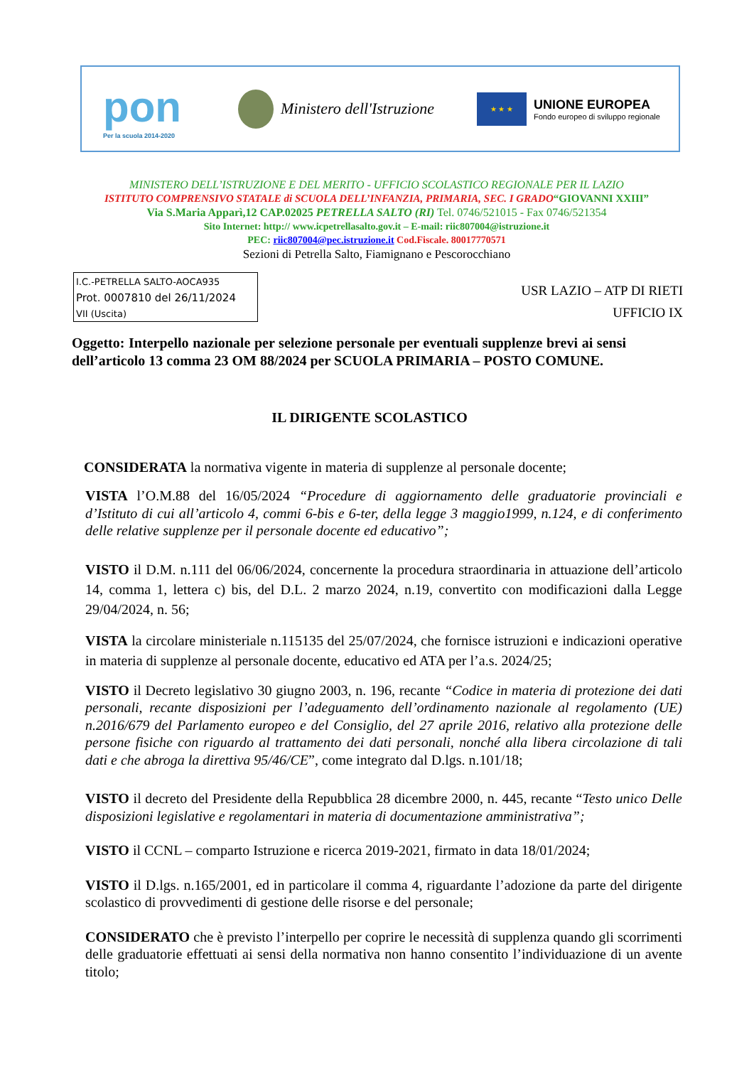pon
Per la scuola 2014-2020
Ministero dell'Istruzione
★ ★ ★
UNIONE EUROPEA
Fondo europeo di sviluppo regionale
MINISTERO DELL’ISTRUZIONE E DEL MERITO - UFFICIO SCOLASTICO REGIONALE PER IL LAZIO
ISTITUTO COMPRENSIVO STATALE di SCUOLA DELL’INFANZIA, PRIMARIA, SEC. I GRADO“GIOVANNI XXIII”
Via S.Maria Apparì,12 CAP.02025 PETRELLA SALTO (RI) Tel. 0746/521015 - Fax 0746/521354
Sito Internet: http:// www.icpetrellasalto.gov.it – E-mail: riic807004@istruzione.it
PEC: riic807004@pec.istruzione.it Cod.Fiscale. 80017770571
Sezioni di Petrella Salto, Fiamignano e Pescorocchiano
I.C.-PETRELLA SALTO-AOCA935
Prot. 0007810 del 26/11/2024
VII (Uscita)
USR LAZIO – ATP DI RIETI
UFFICIO IX
Oggetto: Interpello nazionale per selezione personale per eventuali supplenze brevi ai sensi dell’articolo 13 comma 23 OM 88/2024 per SCUOLA PRIMARIA – POSTO COMUNE.
IL DIRIGENTE SCOLASTICO
CONSIDERATA la normativa vigente in materia di supplenze al personale docente;
VISTA l’O.M.88 del 16/05/2024 “Procedure di aggiornamento delle graduatorie provinciali e d’Istituto di cui all’articolo 4, commi 6-bis e 6-ter, della legge 3 maggio1999, n.124, e di conferimento delle relative supplenze per il personale docente ed educativo”;
VISTO il D.M. n.111 del 06/06/2024, concernente la procedura straordinaria in attuazione dell’articolo 14, comma 1, lettera c) bis, del D.L. 2 marzo 2024, n.19, convertito con modificazioni dalla Legge 29/04/2024, n. 56;
VISTA la circolare ministeriale n.115135 del 25/07/2024, che fornisce istruzioni e indicazioni operative in materia di supplenze al personale docente, educativo ed ATA per l’a.s. 2024/25;
VISTO il Decreto legislativo 30 giugno 2003, n. 196, recante “Codice in materia di protezione dei dati personali, recante disposizioni per l’adeguamento dell’ordinamento nazionale al regolamento (UE) n.2016/679 del Parlamento europeo e del Consiglio, del 27 aprile 2016, relativo alla protezione delle persone fisiche con riguardo al trattamento dei dati personali, nonché alla libera circolazione di tali dati e che abroga la direttiva 95/46/CE”, come integrato dal D.lgs. n.101/18;
VISTO il decreto del Presidente della Repubblica 28 dicembre 2000, n. 445, recante “Testo unico Delle disposizioni legislative e regolamentari in materia di documentazione amministrativa”;
VISTO il CCNL – comparto Istruzione e ricerca 2019-2021, firmato in data 18/01/2024;
VISTO il D.lgs. n.165/2001, ed in particolare il comma 4, riguardante l’adozione da parte del dirigente scolastico di provvedimenti di gestione delle risorse e del personale;
CONSIDERATO che è previsto l’interpello per coprire le necessità di supplenza quando gli scorrimenti delle graduatorie effettuati ai sensi della normativa non hanno consentito l’individuazione di un avente titolo;